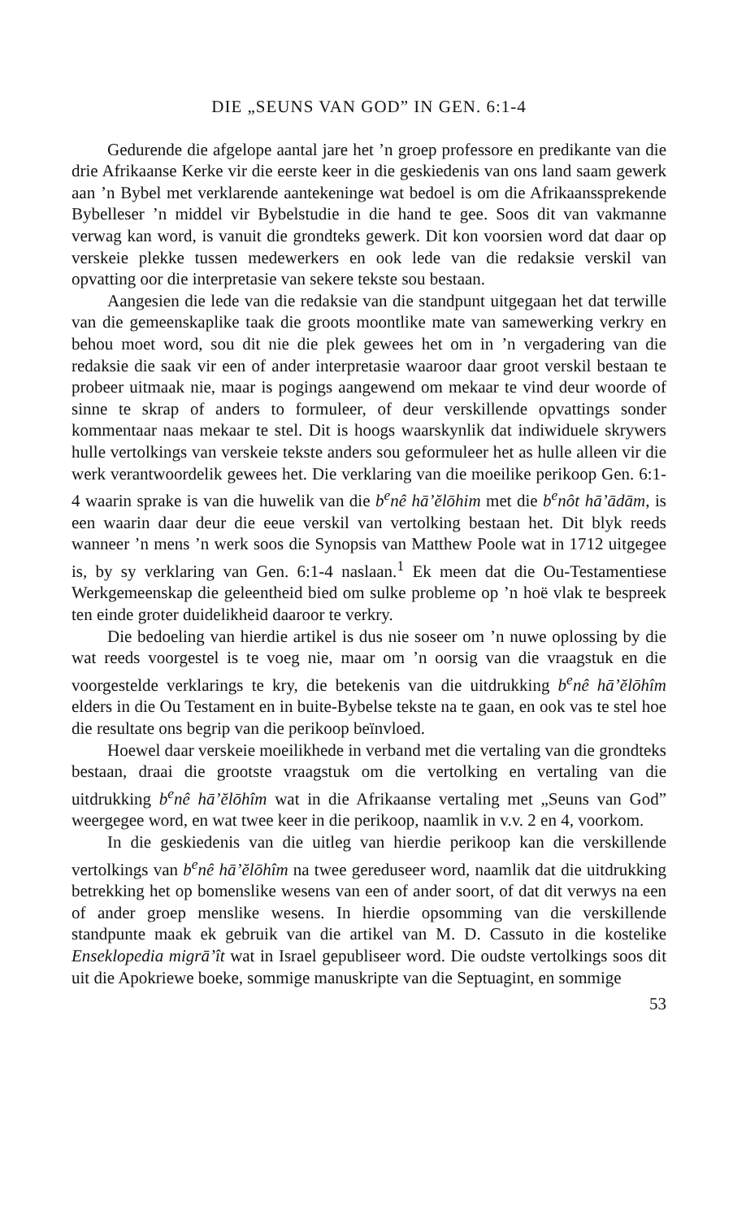DIE „SEUNS VAN GOD” IN GEN. 6:1-4
Gedurende die afgelope aantal jare het ’n groep professore en predikante van die drie Afrikaanse Kerke vir die eerste keer in die geskiedenis van ons land saam gewerk aan ’n Bybel met verklarende aantekeninge wat bedoel is om die Afrikaanssprekende Bybelleser ’n middel vir Bybelstudie in die hand te gee. Soos dit van vakmanne verwag kan word, is vanuit die grondteks gewerk. Dit kon voorsien word dat daar op verskeie plekke tussen medewerkers en ook lede van die redaksie verskil van opvatting oor die interpretasie van sekere tekste sou bestaan.
Aangesien die lede van die redaksie van die standpunt uitgegaan het dat terwille van die gemeenskaplike taak die groots moontlike mate van samewerking verkry en behou moet word, sou dit nie die plek gewees het om in ’n vergadering van die redaksie die saak vir een of ander interpretasie waaroor daar groot verskil bestaan te probeer uitmaak nie, maar is pogings aangewend om mekaar te vind deur woorde of sinne te skrap of anders to formuleer, of deur verskillende opvattings sonder kommentaar naas mekaar te stel. Dit is hoogs waarskynlik dat indiwiduele skrywers hulle vertolkings van verskeie tekste anders sou geformuleer het as hulle alleen vir die werk verantwoordelik gewees het. Die verklaring van die moeilike perikoop Gen. 6:1-4 waarin sprake is van die huwelik van die b<sup>e</sup>nê hā’ĕlōhim met die b<sup>e</sup>nôt hā’ādām, is een waarin daar deur die eeue verskil van vertolking bestaan het. Dit blyk reeds wanneer ’n mens ’n werk soos die Synopsis van Matthew Poole wat in 1712 uitgegee is, by sy verklaring van Gen. 6:1-4 naslaan.<sup>1</sup> Ek meen dat die Ou-Testamentiese Werkgemeenskap die geleentheid bied om sulke probleme op ’n hoë vlak te bespreek ten einde groter duidelikheid daaroor te verkry.
Die bedoeling van hierdie artikel is dus nie soseer om ’n nuwe oplossing by die wat reeds voorgestel is te voeg nie, maar om ’n oorsig van die vraagstuk en die voorgestelde verklarings te kry, die betekenis van die uitdrukking b<sup>e</sup>nê hā’ĕlōhîm elders in die Ou Testament en in buite-Bybelse tekste na te gaan, en ook vas te stel hoe die resultate ons begrip van die perikoop beïnvloed.
Hoewel daar verskeie moeilikhede in verband met die vertaling van die grondteks bestaan, draai die grootste vraagstuk om die vertolking en vertaling van die uitdrukking b<sup>e</sup>nê hā’ĕlōhîm wat in die Afrikaanse vertaling met „Seuns van God” weergegee word, en wat twee keer in die perikoop, naamlik in v.v. 2 en 4, voorkom.
In die geskiedenis van die uitleg van hierdie perikoop kan die verskillende vertolkings van b<sup>e</sup>nê hā’ĕlōhîm na twee gereduseer word, naamlik dat die uitdrukking betrekking het op bomenslike wesens van een of ander soort, of dat dit verwys na een of ander groep menslike wesens. In hierdie opsomming van die verskillende standpunte maak ek gebruik van die artikel van M. D. Cassuto in die kostelike Enseklopedia migrā’ît wat in Israel gepubliseer word. Die oudste vertolkings soos dit uit die Apokriewe boeke, sommige manuskripte van die Septuagint, en sommige
53